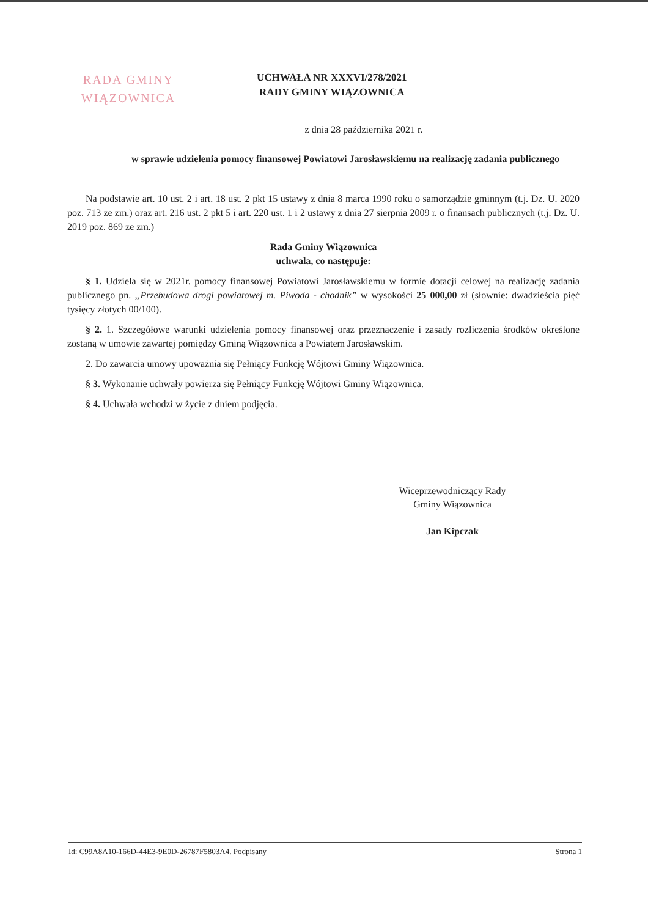RADA GMINY
WIĄZOWNICA
UCHWAŁA NR XXXVI/278/2021
RADY GMINY WIĄZOWNICA
z dnia 28 października 2021 r.
w sprawie udzielenia pomocy finansowej Powiatowi Jarosławskiemu na realizację zadania publicznego
Na podstawie art. 10 ust. 2 i art. 18 ust. 2 pkt 15 ustawy z dnia 8 marca 1990 roku o samorządzie gminnym (t.j. Dz. U. 2020 poz. 713 ze zm.) oraz art. 216 ust. 2 pkt 5 i art. 220 ust. 1 i 2 ustawy z dnia 27 sierpnia 2009 r. o finansach publicznych (t.j. Dz. U. 2019 poz. 869 ze zm.)
Rada Gminy Wiązownica
uchwala, co następuje:
§ 1. Udziela się w 2021r. pomocy finansowej Powiatowi Jarosławskiemu w formie dotacji celowej na realizację zadania publicznego pn. „Przebudowa drogi powiatowej m. Piwoda - chodnik” w wysokości 25 000,00 zł (słownie: dwadzieścia pięć tysięcy złotych 00/100).
§ 2. 1. Szczegółowe warunki udzielenia pomocy finansowej oraz przeznaczenie i zasady rozliczenia środków określone zostaną w umowie zawartej pomiędzy Gminą Wiązownica a Powiatem Jarosławskim.
2. Do zawarcia umowy upoważnia się Pełniący Funkcję Wójtowi Gminy Wiązownica.
§ 3. Wykonanie uchwały powierza się Pełniący Funkcję Wójtowi Gminy Wiązownica.
§ 4. Uchwała wchodzi w życie z dniem podjęcia.
Wiceprzewodniczący Rady
Gminy Wiązownica
Jan Kipczak
Id: C99A8A10-166D-44E3-9E0D-26787F5803A4. Podpisany Strona 1